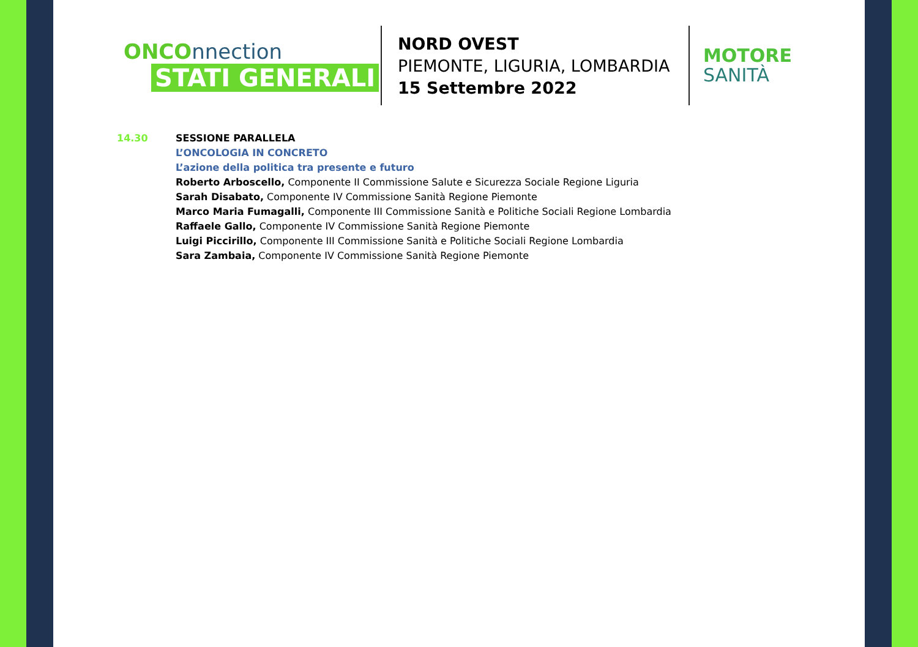ONCOnnection
STATI GENERALI
NORD OVEST
PIEMONTE, LIGURIA, LOMBARDIA
15 Settembre 2022
MOTORE
SANITÀ
14.30 SESSIONE PARALLELA
L’ONCOLOGIA IN CONCRETO
L’azione della politica tra presente e futuro
Roberto Arboscello, Componente II Commissione Salute e Sicurezza Sociale Regione Liguria
Sarah Disabato, Componente IV Commissione Sanità Regione Piemonte
Marco Maria Fumagalli, Componente III Commissione Sanità e Politiche Sociali Regione Lombardia
Raffaele Gallo, Componente IV Commissione Sanità Regione Piemonte
Luigi Piccirillo, Componente III Commissione Sanità e Politiche Sociali Regione Lombardia
Sara Zambaia, Componente IV Commissione Sanità Regione Piemonte